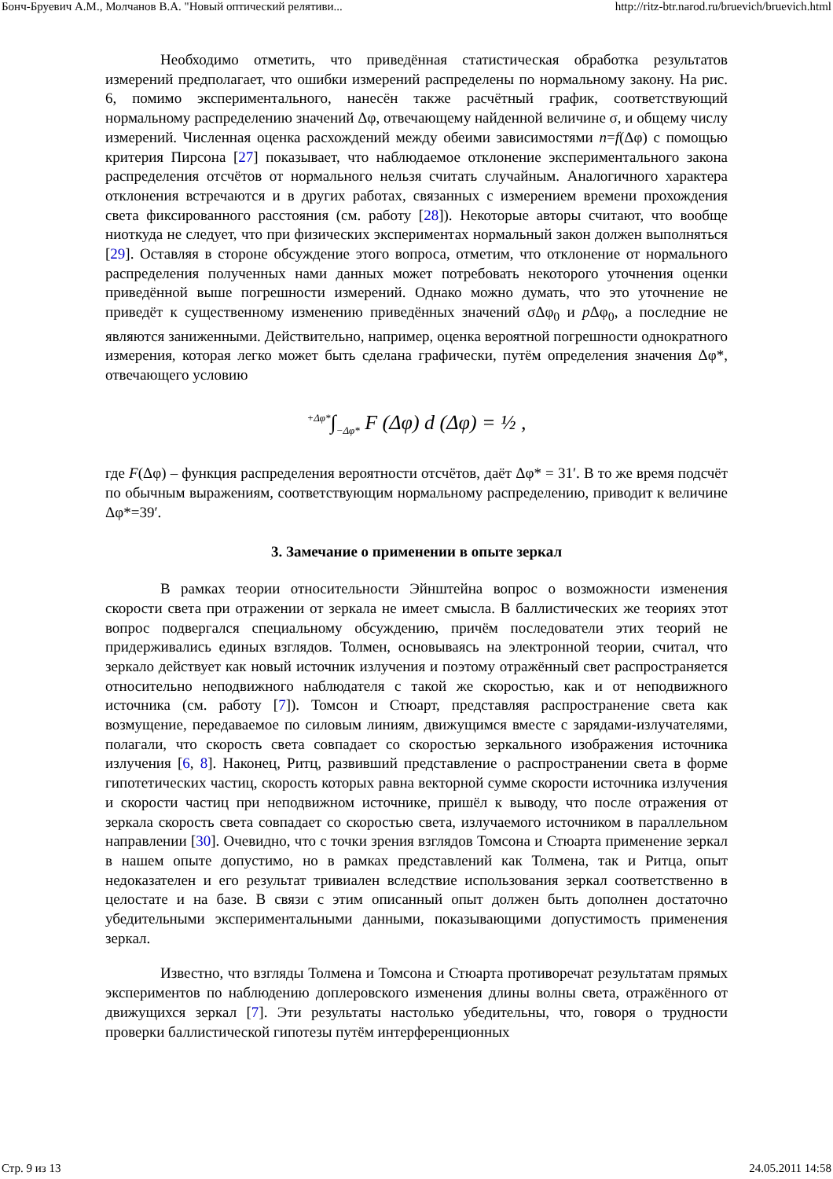Бонч-Бруевич А.М., Молчанов В.А. "Новый оптический релятиви... http://ritz-btr.narod.ru/bruevich/bruevich.html
Необходимо отметить, что приведённая статистическая обработка результатов измерений предполагает, что ошибки измерений распределены по нормальному закону. На рис. 6, помимо экспериментального, нанесён также расчётный график, соответствующий нормальному распределению значений Δφ, отвечающему найденной величине σ, и общему числу измерений. Численная оценка расхождений между обеими зависимостями n=f(Δφ) с помощью критерия Пирсона [27] показывает, что наблюдаемое отклонение экспериментального закона распределения отсчётов от нормального нельзя считать случайным. Аналогичного характера отклонения встречаются и в других работах, связанных с измерением времени прохождения света фиксированного расстояния (см. работу [28]). Некоторые авторы считают, что вообще ниоткуда не следует, что при физических экспериментах нормальный закон должен выполняться [29]. Оставляя в стороне обсуждение этого вопроса, отметим, что отклонение от нормального распределения полученных нами данных может потребовать некоторого уточнения оценки приведённой выше погрешности измерений. Однако можно думать, что это уточнение не приведёт к существенному изменению приведённых значений σΔφ<sub>0</sub> и p Δφ<sub>0</sub>, а последние не являются заниженными. Действительно, например, оценка вероятной погрешности однократного измерения, которая легко может быть сделана графически, путём определения значения Δφ*, отвечающего условию
<sup>+Δφ*</sup>∫<sub>−Δφ*</sub> F (Δφ) d (Δφ) = ½ ,
где F(Δφ) – функция распределения вероятности отсчётов, даёт Δφ* = 31′. В то же время подсчёт по обычным выражениям, соответствующим нормальному распределению, приводит к величине Δφ*=39′.
3. Замечание о применении в опыте зеркал
В рамках теории относительности Эйнштейна вопрос о возможности изменения скорости света при отражении от зеркала не имеет смысла. В баллистических же теориях этот вопрос подвергался специальному обсуждению, причём последователи этих теорий не придерживались единых взглядов. Толмен, основываясь на электронной теории, считал, что зеркало действует как новый источник излучения и поэтому отражённый свет распространяется относительно неподвижного наблюдателя с такой же скоростью, как и от неподвижного источника (см. работу [7]). Томсон и Стюарт, представляя распространение света как возмущение, передаваемое по силовым линиям, движущимся вместе с зарядами-излучателями, полагали, что скорость света совпадает со скоростью зеркального изображения источника излучения [6, 8]. Наконец, Ритц, развивший представление о распространении света в форме гипотетических частиц, скорость которых равна векторной сумме скорости источника излучения и скорости частиц при неподвижном источнике, пришёл к выводу, что после отражения от зеркала скорость света совпадает со скоростью света, излучаемого источником в параллельном направлении [30]. Очевидно, что с точки зрения взглядов Томсона и Стюарта применение зеркал в нашем опыте допустимо, но в рамках представлений как Толмена, так и Ритца, опыт недоказателен и его результат тривиален вследствие использования зеркал соответственно в целостате и на базе. В связи с этим описанный опыт должен быть дополнен достаточно убедительными экспериментальными данными, показывающими допустимость применения зеркал.
Известно, что взгляды Толмена и Томсона и Стюарта противоречат результатам прямых экспериментов по наблюдению доплеровского изменения длины волны света, отражённого от движущихся зеркал [7]. Эти результаты настолько убедительны, что, говоря о трудности проверки баллистической гипотезы путём интерференционных
Стр. 9 из 13 24.05.2011 14:58